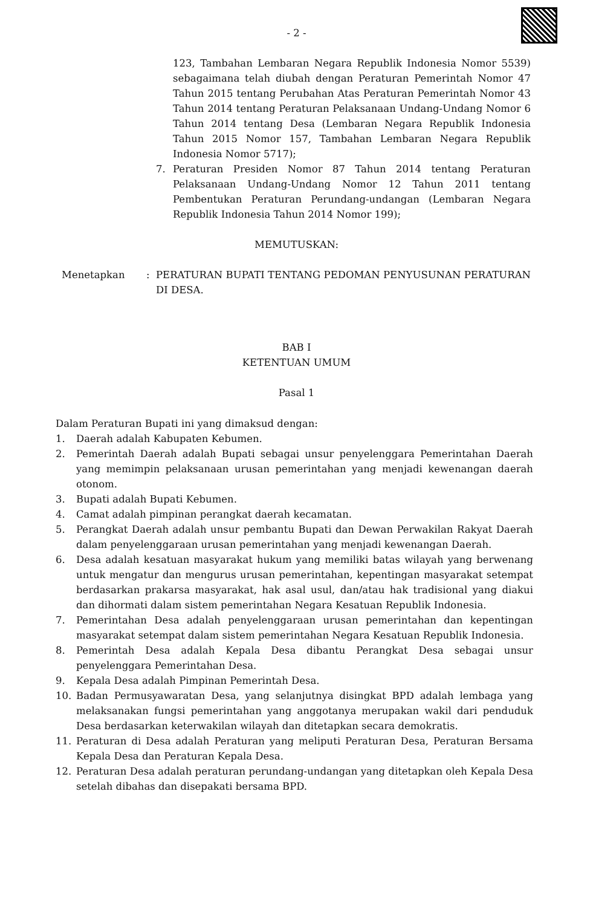- 2 -
123, Tambahan Lembaran Negara Republik Indonesia Nomor 5539) sebagaimana telah diubah dengan Peraturan Pemerintah Nomor 47 Tahun 2015 tentang Perubahan Atas Peraturan Pemerintah Nomor 43 Tahun 2014 tentang Peraturan Pelaksanaan Undang-Undang Nomor 6 Tahun 2014 tentang Desa (Lembaran Negara Republik Indonesia Tahun 2015 Nomor 157, Tambahan Lembaran Negara Republik Indonesia Nomor 5717);
7. Peraturan Presiden Nomor 87 Tahun 2014 tentang Peraturan Pelaksanaan Undang-Undang Nomor 12 Tahun 2011 tentang Pembentukan Peraturan Perundang-undangan (Lembaran Negara Republik Indonesia Tahun 2014 Nomor 199);
MEMUTUSKAN:
Menetapkan: PERATURAN BUPATI TENTANG PEDOMAN PENYUSUNAN PERATURAN DI DESA.
BAB I
KETENTUAN UMUM
Pasal 1
Dalam Peraturan Bupati ini yang dimaksud dengan:
1. Daerah adalah Kabupaten Kebumen.
2. Pemerintah Daerah adalah Bupati sebagai unsur penyelenggara Pemerintahan Daerah yang memimpin pelaksanaan urusan pemerintahan yang menjadi kewenangan daerah otonom.
3. Bupati adalah Bupati Kebumen.
4. Camat adalah pimpinan perangkat daerah kecamatan.
5. Perangkat Daerah adalah unsur pembantu Bupati dan Dewan Perwakilan Rakyat Daerah dalam penyelenggaraan urusan pemerintahan yang menjadi kewenangan Daerah.
6. Desa adalah kesatuan masyarakat hukum yang memiliki batas wilayah yang berwenang untuk mengatur dan mengurus urusan pemerintahan, kepentingan masyarakat setempat berdasarkan prakarsa masyarakat, hak asal usul, dan/atau hak tradisional yang diakui dan dihormati dalam sistem pemerintahan Negara Kesatuan Republik Indonesia.
7. Pemerintahan Desa adalah penyelenggaraan urusan pemerintahan dan kepentingan masyarakat setempat dalam sistem pemerintahan Negara Kesatuan Republik Indonesia.
8. Pemerintah Desa adalah Kepala Desa dibantu Perangkat Desa sebagai unsur penyelenggara Pemerintahan Desa.
9. Kepala Desa adalah Pimpinan Pemerintah Desa.
10. Badan Permusyawaratan Desa, yang selanjutnya disingkat BPD adalah lembaga yang melaksanakan fungsi pemerintahan yang anggotanya merupakan wakil dari penduduk Desa berdasarkan keterwakilan wilayah dan ditetapkan secara demokratis.
11. Peraturan di Desa adalah Peraturan yang meliputi Peraturan Desa, Peraturan Bersama Kepala Desa dan Peraturan Kepala Desa.
12. Peraturan Desa adalah peraturan perundang-undangan yang ditetapkan oleh Kepala Desa setelah dibahas dan disepakati bersama BPD.